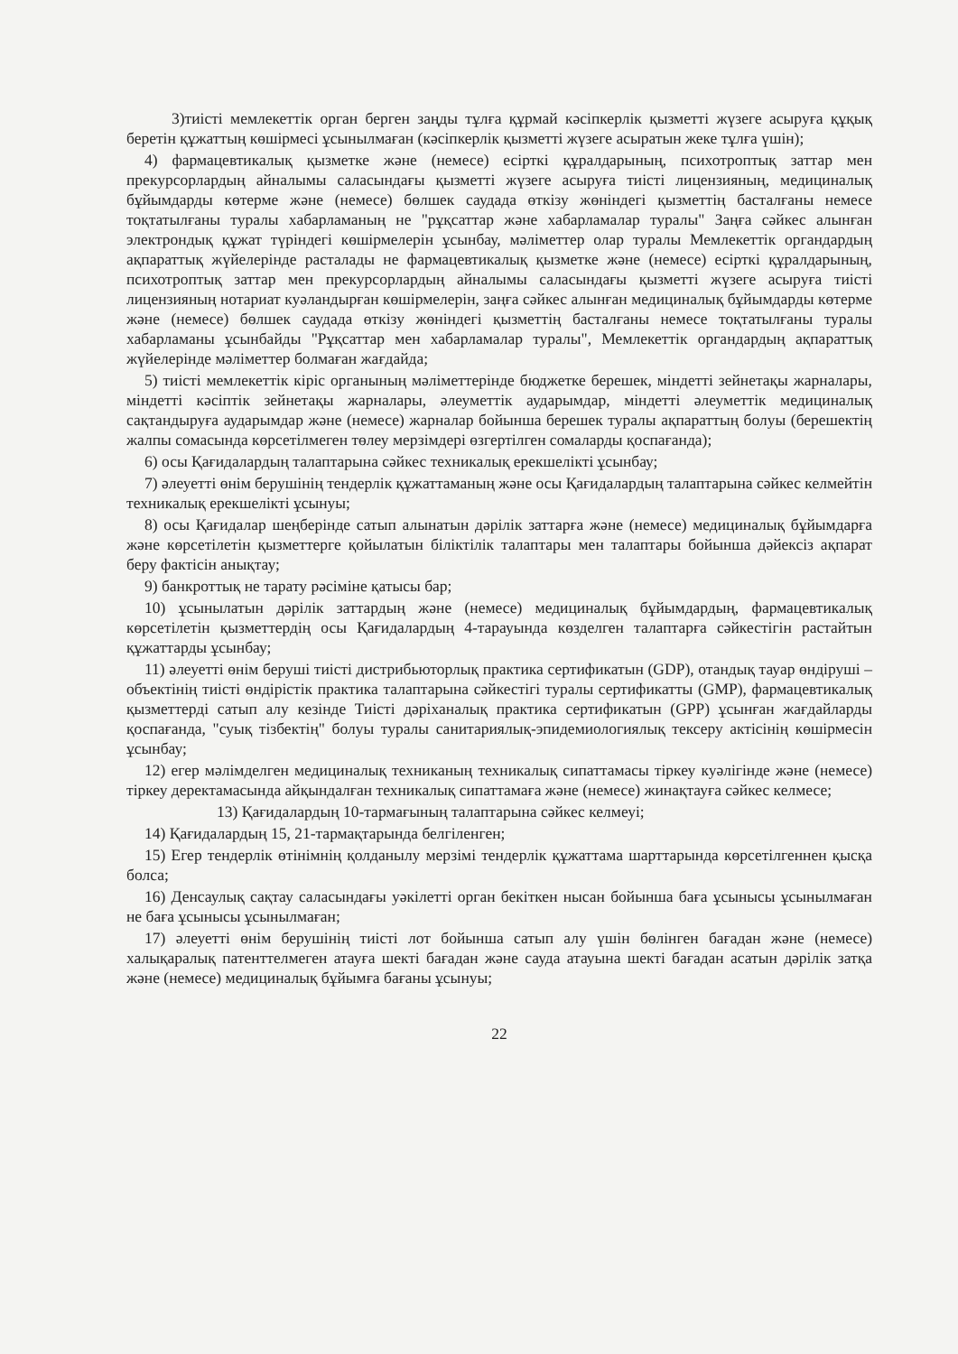3)тиісті мемлекеттік орган берген заңды тұлға құрмай кәсіпкерлік қызметті жүзеге асыруға құқық беретін құжаттың көшірмесі ұсынылмаған (кәсіпкерлік қызметті жүзеге асыратын жеке тұлға үшін);
4) фармацевтикалық қызметке және (немесе) есірткі құралдарының, психотроптық заттар мен прекурсорлардың айналымы саласындағы қызметті жүзеге асыруға тиісті лицензияның, медициналық бұйымдарды көтерме және (немесе) бөлшек саудада өткізу жөніндегі қызметтің басталғаны немесе тоқтатылғаны туралы хабарламаның не "рұқсаттар және хабарламалар туралы" Заңға сәйкес алынған электрондық құжат түріндегі көшірмелерін ұсынбау, мәліметтер олар туралы Мемлекеттік органдардың ақпараттық жүйелерінде расталады не фармацевтикалық қызметке және (немесе) есірткі құралдарының, психотроптық заттар мен прекурсорлардың айналымы саласындағы қызметті жүзеге асыруға тиісті лицензияның нотариат куәландырған көшірмелерін, заңға сәйкес алынған медициналық бұйымдарды көтерме және (немесе) бөлшек саудада өткізу жөніндегі қызметтің басталғаны немесе тоқтатылғаны туралы хабарламаны ұсынбайды "Рұқсаттар мен хабарламалар туралы", Мемлекеттік органдардың ақпараттық жүйелерінде мәліметтер болмаған жағдайда;
5) тиісті мемлекеттік кіріс органының мәліметтерінде бюджетке берешек, міндетті зейнетақы жарналары, міндетті кәсіптік зейнетақы жарналары, әлеуметтік аударымдар, міндетті әлеуметтік медициналық сақтандыруға аударымдар және (немесе) жарналар бойынша берешек туралы ақпараттың болуы (берешектің жалпы сомасында көрсетілмеген төлеу мерзімдері өзгертілген сомаларды қоспағанда);
6) осы Қағидалардың талаптарына сәйкес техникалық ерекшелікті ұсынбау;
7) әлеуетті өнім берушінің тендерлік құжаттаманың және осы Қағидалардың талаптарына сәйкес келмейтін техникалық ерекшелікті ұсынуы;
8) осы Қағидалар шеңберінде сатып алынатын дәрілік заттарға және (немесе) медициналық бұйымдарға және көрсетілетін қызметтерге қойылатын біліктілік талаптары мен талаптары бойынша дәйексіз ақпарат беру фактісін анықтау;
9) банкроттық не тарату рәсіміне қатысы бар;
10) ұсынылатын дәрілік заттардың және (немесе) медициналық бұйымдардың, фармацевтикалық көрсетілетін қызметтердің осы Қағидалардың 4-тарауында көзделген талаптарға сәйкестігін растайтын құжаттарды ұсынбау;
11) әлеуетті өнім беруші тиісті дистрибьюторлық практика сертификатын (GDP), отандық тауар өндіруші – объектінің тиісті өндірістік практика талаптарына сәйкестігі туралы сертификатты (GMP), фармацевтикалық қызметтерді сатып алу кезінде Тиісті дәріханалық практика сертификатын (GPP) ұсынған жағдайларды қоспағанда, "суық тізбектің" болуы туралы санитариялық-эпидемиологиялық тексеру актісінің көшірмесін ұсынбау;
12) егер мәлімделген медициналық техниканың техникалық сипаттамасы тіркеу куәлігінде және (немесе) тіркеу деректамасында айқындалған техникалық сипаттамаға және (немесе) жинақтауға сәйкес келмесе;
13) Қағидалардың 10-тармағының талаптарына сәйкес келмеуі;
14) Қағидалардың 15, 21-тармақтарында белгіленген;
15) Егер тендерлік өтінімнің қолданылу мерзімі тендерлік құжаттама шарттарында көрсетілгеннен қысқа болса;
16) Денсаулық сақтау саласындағы уәкілетті орган бекіткен нысан бойынша баға ұсынысы ұсынылмаған не баға ұсынысы ұсынылмаған;
17) әлеуетті өнім берушінің тиісті лот бойынша сатып алу үшін бөлінген бағадан және (немесе) халықаралық патенттелмеген атауға шекті бағадан және сауда атауына шекті бағадан асатын дәрілік затқа және (немесе) медициналық бұйымға бағаны ұсынуы;
22